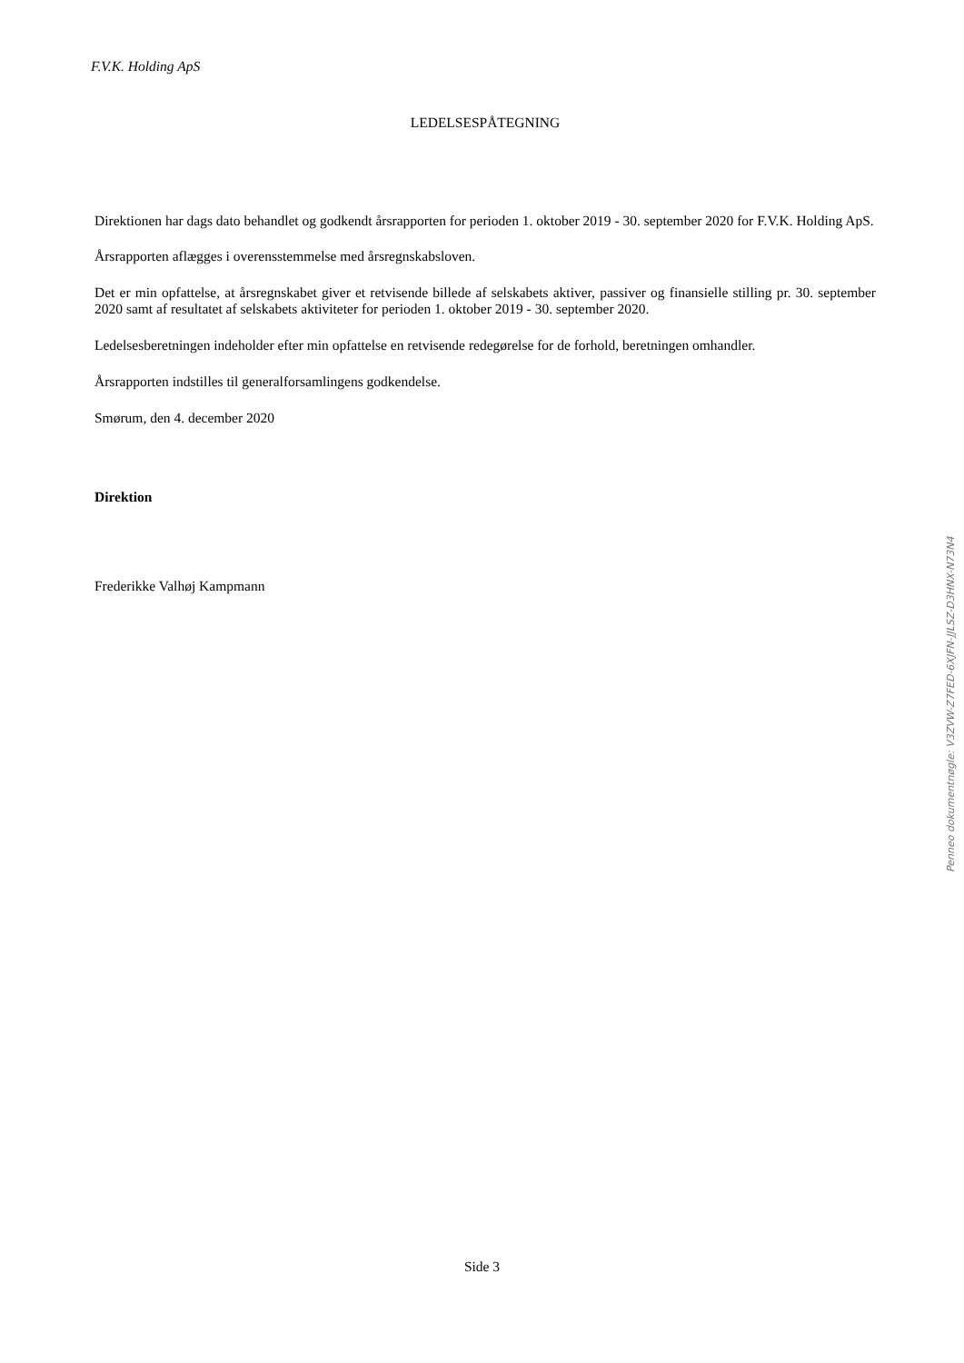F.V.K. Holding ApS
LEDELSESPÅTEGNING
Direktionen har dags dato behandlet og godkendt årsrapporten for perioden 1. oktober 2019 - 30. september 2020 for F.V.K. Holding ApS.
Årsrapporten aflægges i overensstemmelse med årsregnskabsloven.
Det er min opfattelse, at årsregnskabet giver et retvisende billede af selskabets aktiver, passiver og finansielle stilling pr. 30. september 2020 samt af resultatet af selskabets aktiviteter for perioden 1. oktober 2019 - 30. september 2020.
Ledelsesberetningen indeholder efter min opfattelse en retvisende redegørelse for de forhold, beretningen omhandler.
Årsrapporten indstilles til generalforsamlingens godkendelse.
Smørum, den 4. december 2020
Direktion
Frederikke Valhøj Kampmann
Penneo dokumentnøgle: V3ZVW-Z7FED-6XJFN-JJLSZ-D3HNX-N73N4
Side 3